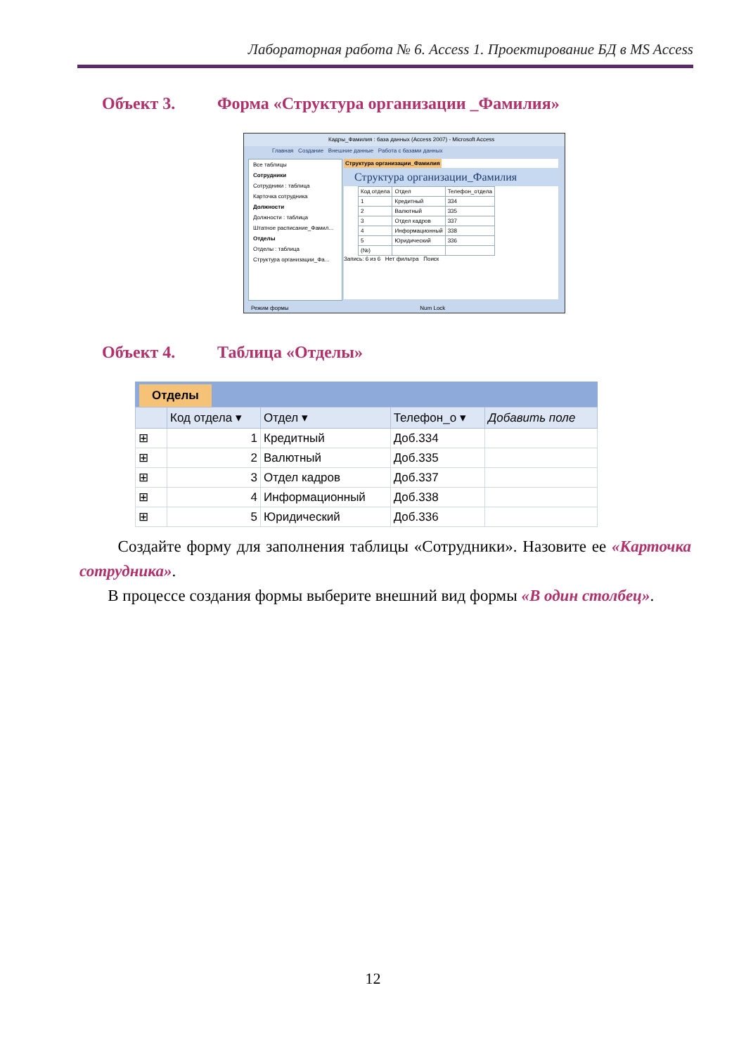Лабораторная работа № 6. Access 1. Проектирование БД в MS Access
Объект 3. Форма «Структура организации _Фамилия»
Кадры_Фамилия : база данных (Access 2007) - Microsoft Access
Главная Создание Внешние данные Работа с базами данных
Все таблицы
Сотрудники
Сотрудники : таблица
Карточка сотрудника
Должности
Должности : таблица
Штатное расписание_Фамил...
Отделы
Отделы : таблица
Структура организации_Фа...
Структура организации_Фамилия
Структура организации_Фамилия
| Код отдела | Отдел | Телефон_отдела |
| 1 | Кредитный | 334 |
| 2 | Валютный | 335 |
| 3 | Отдел кадров | 337 |
| 4 | Информационный | 338 |
| 5 | Юридический | 336 |
| (№) | | |
Запись: 6 из 6 Нет фильтра Поиск
Режим формы Num Lock
Объект 4. Таблица «Отделы»
Отделы
| | Код отдела ▾ | Отдел ▾ | Телефон_о ▾ | Добавить поле |
| --- | --- | --- | --- | --- |
| ⊞ | 1 | Кредитный | Доб.334 | |
| ⊞ | 2 | Валютный | Доб.335 | |
| ⊞ | 3 | Отдел кадров | Доб.337 | |
| ⊞ | 4 | Информационный | Доб.338 | |
| ⊞ | 5 | Юридический | Доб.336 | |
Создайте форму для заполнения таблицы «Сотрудники». Назовите ее «Карточка сотрудника».
В процессе создания формы выберите внешний вид формы «В один столбец».
12